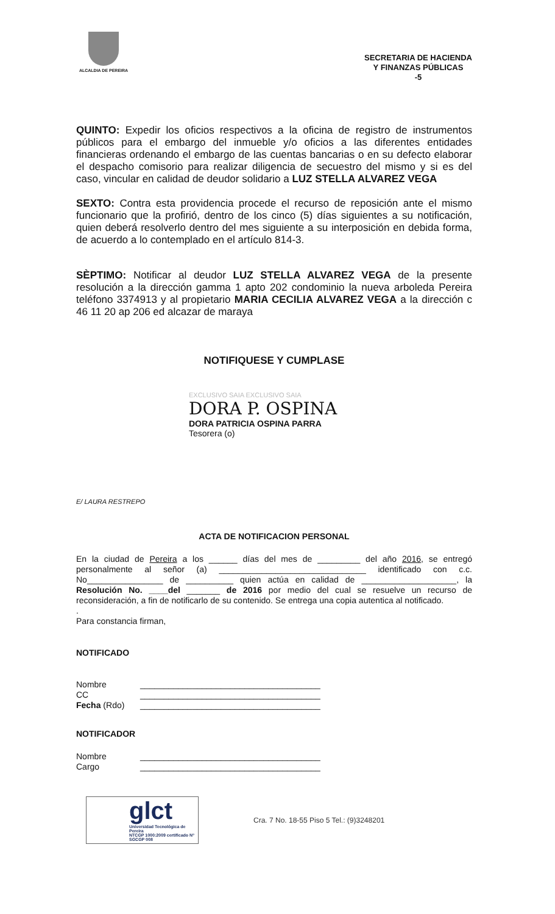ALCALDIA DE PEREIRA
SECRETARIA DE HACIENDA
Y FINANZAS PÚBLICAS
-5
QUINTO: Expedir los oficios respectivos a la oficina de registro de instrumentos públicos para el embargo del inmueble y/o oficios a las diferentes entidades financieras ordenando el embargo de las cuentas bancarias o en su defecto elaborar el despacho comisorio para realizar diligencia de secuestro del mismo y si es del caso, vincular en calidad de deudor solidario a LUZ STELLA ALVAREZ VEGA
SEXTO: Contra esta providencia procede el recurso de reposición ante el mismo funcionario que la profirió, dentro de los cinco (5) días siguientes a su notificación, quien deberá resolverlo dentro del mes siguiente a su interposición en debida forma, de acuerdo a lo contemplado en el artículo 814-3.
SÈPTIMO: Notificar al deudor LUZ STELLA ALVAREZ VEGA de la presente resolución a la dirección gamma 1 apto 202 condominio la nueva arboleda Pereira teléfono 3374913 y al propietario MARIA CECILIA ALVAREZ VEGA a la dirección c 46 11 20 ap 206 ed alcazar de maraya
NOTIFIQUESE Y CUMPLASE
EXCLUSIVO SAIA EXCLUSIVO SAIA
DORA P. OSPINA
DORA PATRICIA OSPINA PARRA
Tesorera (o)
E/ LAURA RESTREPO
ACTA DE NOTIFICACION PERSONAL
En la ciudad de Pereira a los ______ días del mes de _________ del año 2016, se entregó personalmente al señor (a) _______________________________ identificado con c.c. No________________ de __________ quien actúa en calidad de ____________________, la Resolución No. ____del _______ de 2016 por medio del cual se resuelve un recurso de reconsideración, a fin de notificarlo de su contenido. Se entrega una copia autentica al notificado.
.
Para constancia firman,
NOTIFICADO
Nombre ______________________________________
CC ______________________________________
Fecha (Rdo) ______________________________________
NOTIFICADOR
Nombre ______________________________________
Cargo ______________________________________
glct
Universidad Tecnológica de Pereira
NTCGP 1000:2009 certificado Nº SGCGP 008
Cra. 7 No. 18-55 Piso 5 Tel.: (9)3248201